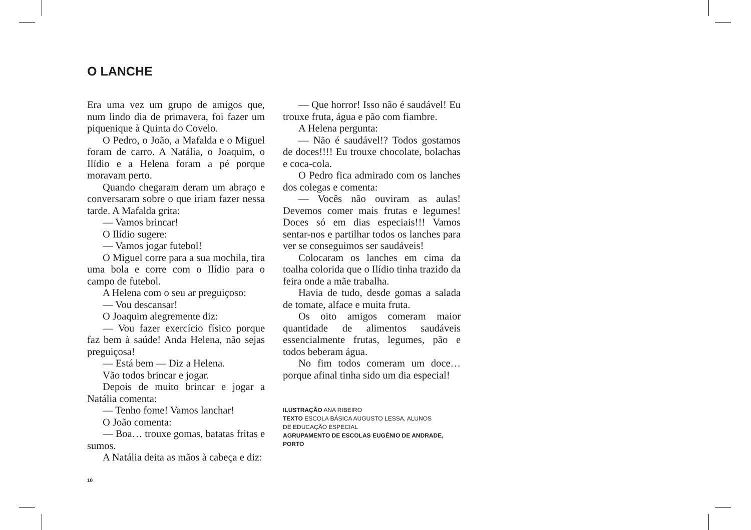O LANCHE
Era uma vez um grupo de amigos que, num lindo dia de primavera, foi fazer um piquenique à Quinta do Covelo.
O Pedro, o João, a Mafalda e o Miguel foram de carro. A Natália, o Joaquim, o Ilídio e a Helena foram a pé porque moravam perto.
Quando chegaram deram um abraço e conversaram sobre o que iriam fazer nessa tarde. A Mafalda grita:
— Vamos brincar!
O Ilídio sugere:
— Vamos jogar futebol!
O Miguel corre para a sua mochila, tira uma bola e corre com o Ilídio para o campo de futebol.
A Helena com o seu ar preguiçoso:
— Vou descansar!
O Joaquim alegremente diz:
— Vou fazer exercício físico porque faz bem à saúde! Anda Helena, não sejas preguiçosa!
— Está bem — Diz a Helena.
Vão todos brincar e jogar.
Depois de muito brincar e jogar a Natália comenta:
— Tenho fome! Vamos lanchar!
O João comenta:
— Boa… trouxe gomas, batatas fritas e sumos.
A Natália deita as mãos à cabeça e diz:
— Que horror! Isso não é saudável! Eu trouxe fruta, água e pão com fiambre.
A Helena pergunta:
— Não é saudável!? Todos gostamos de doces!!!! Eu trouxe chocolate, bolachas e coca-cola.
O Pedro fica admirado com os lanches dos colegas e comenta:
— Vocês não ouviram as aulas! Devemos comer mais frutas e legumes! Doces só em dias especiais!!! Vamos sentar-nos e partilhar todos os lanches para ver se conseguimos ser saudáveis!
Colocaram os lanches em cima da toalha colorida que o Ilídio tinha trazido da feira onde a mãe trabalha.
Havia de tudo, desde gomas a salada de tomate, alface e muita fruta.
Os oito amigos comeram maior quantidade de alimentos saudáveis essencialmente frutas, legumes, pão e todos beberam água.
No fim todos comeram um doce… porque afinal tinha sido um dia especial!
ILUSTRAÇÃO ANA RIBEIRO
TEXTO ESCOLA BÁSICA AUGUSTO LESSA, ALUNOS
DE EDUCAÇÃO ESPECIAL
AGRUPAMENTO DE ESCOLAS EUGÉNIO DE ANDRADE, PORTO
10